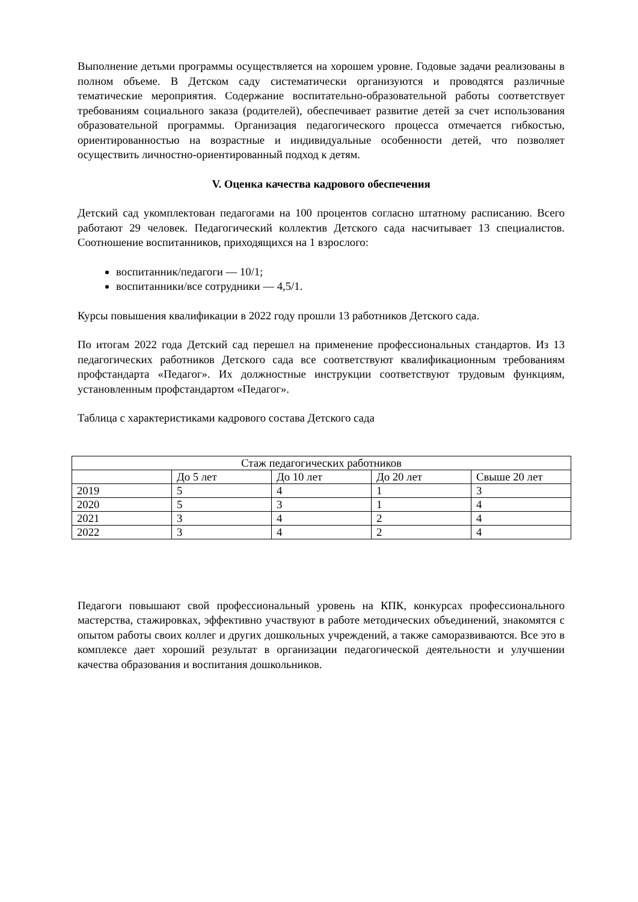Выполнение детьми программы осуществляется на хорошем уровне. Годовые задачи реализованы в полном объеме. В Детском саду систематически организуются и проводятся различные тематические мероприятия. Содержание воспитательно-образовательной работы соответствует требованиям социального заказа (родителей), обеспечивает развитие детей за счет использования образовательной программы. Организация педагогического процесса отмечается гибкостью, ориентированностью на возрастные и индивидуальные особенности детей, что позволяет осуществить личностно-ориентированный подход к детям.
V. Оценка качества кадрового обеспечения
Детский сад укомплектован педагогами на 100 процентов согласно штатному расписанию. Всего работают 29 человек. Педагогический коллектив Детского сада насчитывает 13 специалистов. Соотношение воспитанников, приходящихся на 1 взрослого:
воспитанник/педагоги — 10/1;
воспитанники/все сотрудники — 4,5/1.
Курсы повышения квалификации в 2022 году прошли 13 работников Детского сада.
По итогам 2022 года Детский сад перешел на применение профессиональных стандартов. Из 13 педагогических работников Детского сада все соответствуют квалификационным требованиям профстандарта «Педагог». Их должностные инструкции соответствуют трудовым функциям, установленным профстандартом «Педагог».
Таблица с характеристиками кадрового состава Детского сада
| Стаж педагогических работников | | | | |
| | До 5 лет | До 10 лет | До 20 лет | Свыше 20 лет |
| 2019 | 5 | 4 | 1 | 3 |
| 2020 | 5 | 3 | 1 | 4 |
| 2021 | 3 | 4 | 2 | 4 |
| 2022 | 3 | 4 | 2 | 4 |
Педагоги повышают свой профессиональный уровень на КПК, конкурсах профессионального мастерства, стажировках, эффективно участвуют в работе методических объединений, знакомятся с опытом работы своих коллег и других дошкольных учреждений, а также саморазвиваются. Все это в комплексе дает хороший результат в организации педагогической деятельности и улучшении качества образования и воспитания дошкольников.